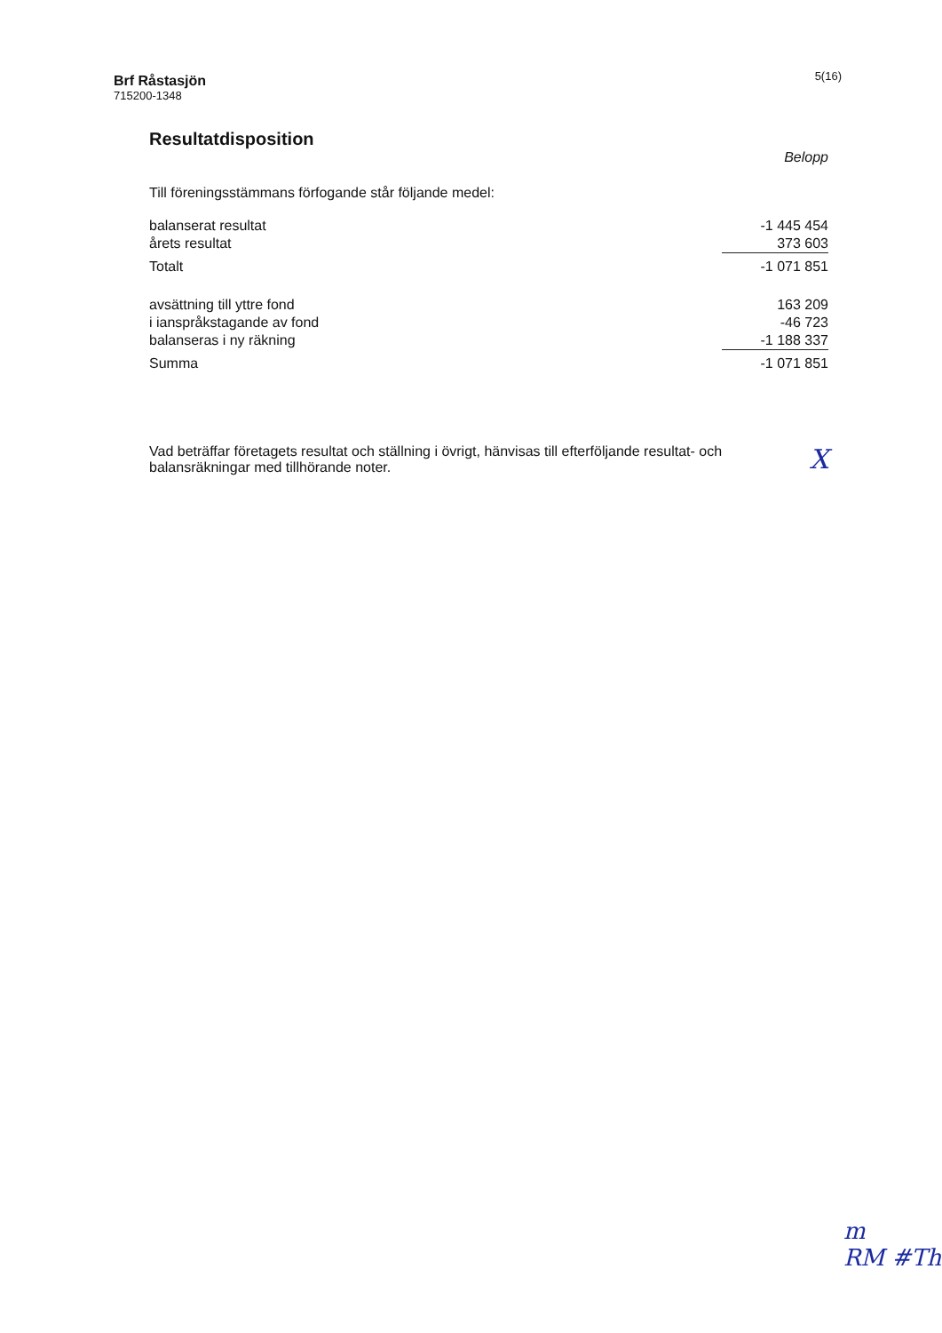Brf Råstasjön
715200-1348
5(16)
Resultatdisposition
Belopp
Till föreningsstämmans förfogande står följande medel:
| balanserat resultat | -1 445 454 |
| årets resultat | 373 603 |
| Totalt | -1 071 851 |
| avsättning till yttre fond | 163 209 |
| i ianspråkstagande av fond | -46 723 |
| balanseras i ny räkning | -1 188 337 |
| Summa | -1 071 851 |
Vad beträffar företagets resultat och ställning i övrigt, hänvisas till efterföljande resultat- och balansräkningar med tillhörande noter.
X
m
RM #Th